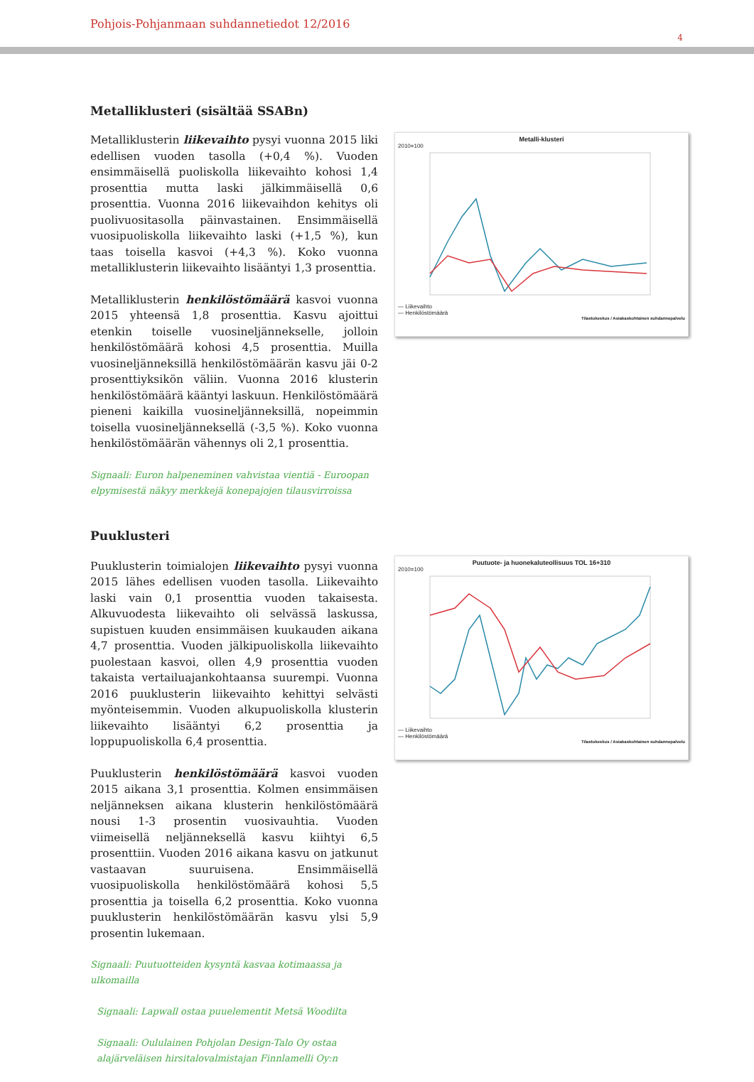Pohjois-Pohjanmaan suhdannetiedot 12/2016
4
Metalliklusteri (sisältää SSABn)
Metalliklusterin liikevaihto pysyi vuonna 2015 liki edellisen vuoden tasolla (+0,4 %). Vuoden ensimmäisellä puoliskolla liikevaihto kohosi 1,4 prosenttia mutta laski jälkimmäisellä 0,6 prosenttia. Vuonna 2016 liikevaihdon kehitys oli puolivuositasolla päinvastainen. Ensimmäisellä vuosipuoliskolla liikevaihto laski (+1,5 %), kun taas toisella kasvoi (+4,3 %). Koko vuonna metalliklusterin liikevaihto lisääntyi 1,3 prosenttia.
Metalliklusterin henkilöstömäärä kasvoi vuonna 2015 yhteensä 1,8 prosenttia. Kasvu ajoittui etenkin toiselle vuosineljännekselle, jolloin henkilöstömäärä kohosi 4,5 prosenttia. Muilla vuosineljänneksillä henkilöstömäärän kasvu jäi 0-2 prosenttiyksikön väliin. Vuonna 2016 klusterin henkilöstömäärä kääntyi laskuun. Henkilöstömäärä pieneni kaikilla vuosineljänneksillä, nopeimmin toisella vuosineljänneksellä (-3,5 %). Koko vuonna henkilöstömäärän vähennys oli 2,1 prosenttia.
Signaali: Euron halpeneminen vahvistaa vientiä - Euroopan elpymisestä näkyy merkkejä konepajojen tilausvirroissa
Metalli-klusteri
2010=100
— Liikevaihto
— Henkilöstömäärä
Tilastokeskus / Asiakaskohtainen suhdannepalvelu
Puuklusteri
Puuklusterin toimialojen liikevaihto pysyi vuonna 2015 lähes edellisen vuoden tasolla. Liikevaihto laski vain 0,1 prosenttia vuoden takaisesta. Alkuvuodesta liikevaihto oli selvässä laskussa, supistuen kuuden ensimmäisen kuukauden aikana 4,7 prosenttia. Vuoden jälkipuoliskolla liikevaihto puolestaan kasvoi, ollen 4,9 prosenttia vuoden takaista vertailuajankohtaansa suurempi. Vuonna 2016 puuklusterin liikevaihto kehittyi selvästi myönteisemmin. Vuoden alkupuoliskolla klusterin liikevaihto lisääntyi 6,2 prosenttia ja loppupuoliskolla 6,4 prosenttia.
Puuklusterin henkilöstömäärä kasvoi vuoden 2015 aikana 3,1 prosenttia. Kolmen ensimmäisen neljänneksen aikana klusterin henkilöstömäärä nousi 1-3 prosentin vuosivauhtia. Vuoden viimeisellä neljänneksellä kasvu kiihtyi 6,5 prosenttiin. Vuoden 2016 aikana kasvu on jatkunut vastaavan suuruisena. Ensimmäisellä vuosipuoliskolla henkilöstömäärä kohosi 5,5 prosenttia ja toisella 6,2 prosenttia. Koko vuonna puuklusterin henkilöstömäärän kasvu ylsi 5,9 prosentin lukemaan.
Signaali: Puutuotteiden kysyntä kasvaa kotimaassa ja ulkomailla
Signaali: Lapwall ostaa puuelementit Metsä Woodilta
Signaali: Oululainen Pohjolan Design-Talo Oy ostaa alajärveläisen hirsitalovalmistajan Finnlamelli Oy:n
Puutuote- ja huonekaluteollisuus TOL 16+310
2010=100
— Liikevaihto
— Henkilöstömäärä
Tilastokeskus / Asiakaskohtainen suhdannepalvelu